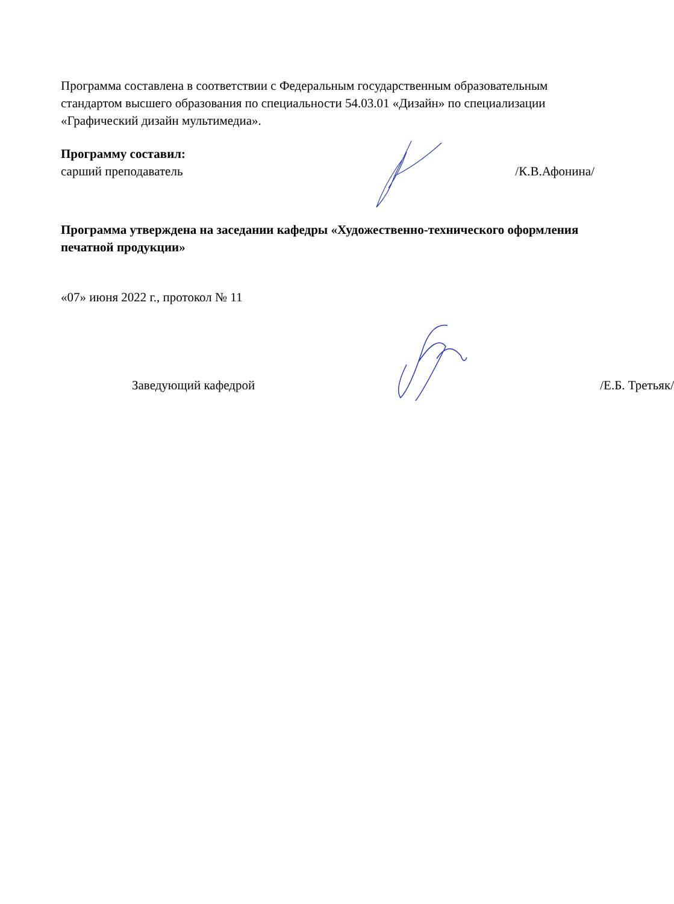Программа составлена в соответствии с Федеральным государственным образовательным стандартом высшего образования по специальности 54.03.01 «Дизайн» по специализации «Графический дизайн мультимедиа».
Программу составил:
сарший преподаватель /К.В.Афонина/
Программа утверждена на заседании кафедры «Художественно-технического оформления печатной продукции»
«07» июня 2022 г., протокол № 11
Заведующий кафедрой /Е.Б. Третьяк/